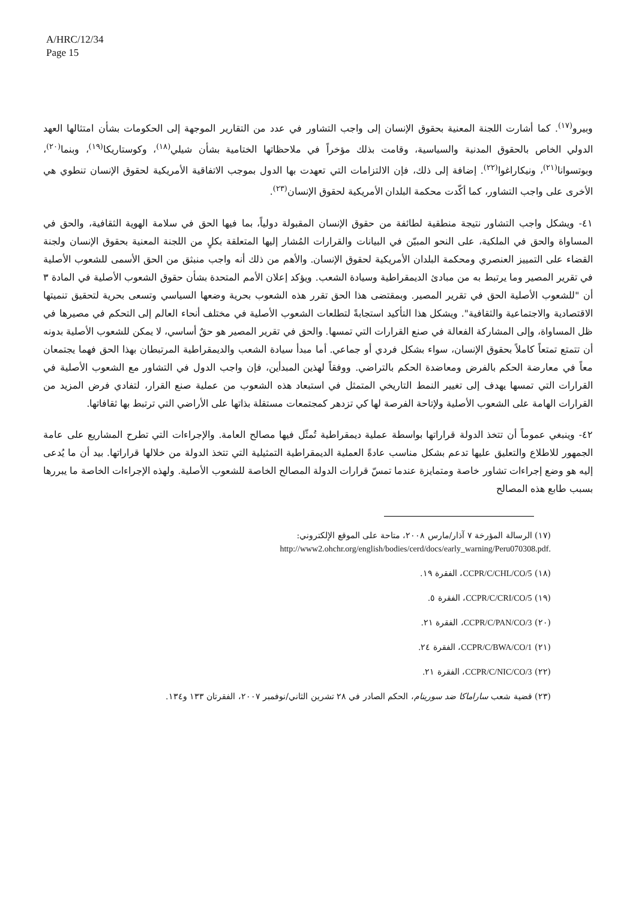A/HRC/12/34
Page 15
وبيرو<sup>(١٧)</sup>. كما أشارت اللجنة المعنية بحقوق الإنسان إلى واجب التشاور في عدد من التقارير الموجهة إلى الحكومات بشأن امتثالها العهد الدولي الخاص بالحقوق المدنية والسياسية، وقامت بذلك مؤخراً في ملاحظاتها الختامية بشأن شيلي<sup>(١٨)</sup>، وكوستاريكا<sup>(١٩)</sup>، وبنما<sup>(٢٠)</sup>، وبوتسوانا<sup>(٢١)</sup>، ونيكاراغوا<sup>(٢٢)</sup>. إضافة إلى ذلك، فإن الالتزامات التي تعهدت بها الدول بموجب الاتفاقية الأمريكية لحقوق الإنسان تنطوي هي الأخرى على واجب التشاور، كما أكّدت محكمة البلدان الأمريكية لحقوق الإنسان<sup>(٢٣)</sup>.
٤١- ويشكل واجب التشاور نتيجة منطقية لطائفة من حقوق الإنسان المقبولة دولياً، بما فيها الحق في سلامة الهوية الثقافية، والحق في المساواة والحق في الملكية، على النحو المبيّن في البيانات والقرارات المُشار إليها المتعلقة بكلٍ من اللجنة المعنية بحقوق الإنسان ولجنة القضاء على التمييز العنصري ومحكمة البلدان الأمريكية لحقوق الإنسان. والأهم من ذلك أنه واجب منبثق من الحق الأسمى للشعوب الأصلية في تقرير المصير وما يرتبط به من مبادئ الديمقراطية وسيادة الشعب. ويؤكد إعلان الأمم المتحدة بشأن حقوق الشعوب الأصلية في المادة ٣ أن "للشعوب الأصلية الحق في تقرير المصير. وبمقتضى هذا الحق تقرر هذه الشعوب بحرية وضعها السياسي وتسعى بحرية لتحقيق تنميتها الاقتصادية والاجتماعية والثقافية". ويشكل هذا التأكيد استجابةً لتطلعات الشعوب الأصلية في مختلف أنحاء العالم إلى التحكم في مصيرها في ظل المساواة، وإلى المشاركة الفعالة في صنع القرارات التي تمسها. والحق في تقرير المصير هو حقٌ أساسي، لا يمكن للشعوب الأصلية بدونه أن تتمتع تمتعاً كاملاً بحقوق الإنسان، سواء بشكل فردي أو جماعي. أما مبدأ سيادة الشعب والديمقراطية المرتبطان بهذا الحق فهما يجتمعان معاً في معارضة الحكم بالفرض ومعاضدة الحكم بالتراضي. ووفقاً لهذين المبدأين، فإن واجب الدول في التشاور مع الشعوب الأصلية في القرارات التي تمسها يهدف إلى تغيير النمط التاريخي المتمثل في استبعاد هذه الشعوب من عملية صنع القرار، لتفادي فرض المزيد من القرارات الهامة على الشعوب الأصلية ولإتاحة الفرصة لها كي تزدهر كمجتمعات مستقلة بذاتها على الأراضي التي ترتبط بها ثقافاتها.
٤٢- وينبغي عموماً أن تتخذ الدولة قراراتها بواسطة عملية ديمقراطية تُمثّل فيها مصالح العامة. والإجراءات التي تطرح المشاريع على عامة الجمهور للاطلاع والتعليق عليها تدعم بشكل مناسب عادةً العملية الديمقراطية التمثيلية التي تتخذ الدولة من خلالها قراراتها. بيد أن ما يُدعى إليه هو وضع إجراءات تشاور خاصة ومتمايزة عندما تمسّ قرارات الدولة المصالح الخاصة للشعوب الأصلية. ولهذه الإجراءات الخاصة ما يبررها بسبب طابع هذه المصالح
(١٧) الرسالة المؤرخة ٧ آذار/مارس ٢٠٠٨، متاحة على الموقع الإلكتروني:
.http://www2.ohchr.org/english/bodies/cerd/docs/early_warning/Peru070308.pdf
(١٨) CCPR/C/CHL/CO/5، الفقرة ١٩.
(١٩) CCPR/C/CRI/CO/5، الفقرة ٥.
(٢٠) CCPR/C/PAN/CO/3، الفقرة ٢١.
(٢١) CCPR/C/BWA/CO/1، الفقرة ٢٤.
(٢٢) CCPR/C/NIC/CO/3، الفقرة ٢١.
(٢٣) قضية شعب ساراماكا ضد سورينام، الحكم الصادر في ٢٨ تشرين الثاني/نوفمبر ٢٠٠٧، الفقرتان ١٣٣ و١٣٤.